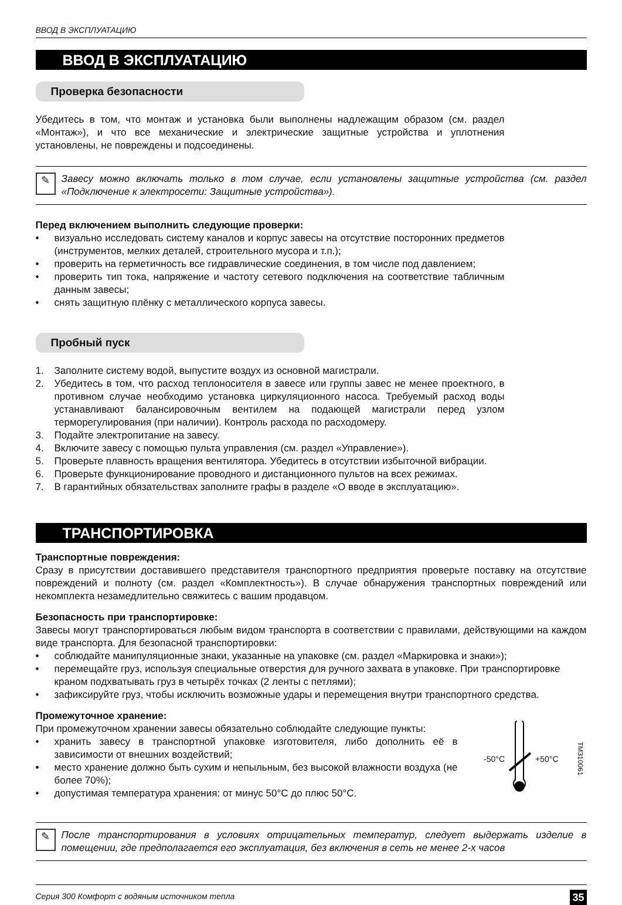ВВОД В ЭКСПЛУАТАЦИЮ
ВВОД В ЭКСПЛУАТАЦИЮ
Проверка безопасности
Убедитесь в том, что монтаж и установка были выполнены надлежащим образом (см. раздел «Монтаж»), и что все механические и электрические защитные устройства и уплотнения установлены, не повреждены и подсоединены.
✎
Завесу можно включать только в том случае, если установлены защитные устройства (см. раздел «Подключение к электросети: Защитные устройства»).
Перед включением выполнить следующие проверки:
• визуально исследовать систему каналов и корпус завесы на отсутствие посторонних предметов (инструментов, мелких деталей, строительного мусора и т.п.);
• проверить на герметичность все гидравлические соединения, в том числе под давлением;
• проверить тип тока, напряжение и частоту сетевого подключения на соответствие табличным данным завесы;
• снять защитную плёнку с металлического корпуса завесы.
Пробный пуск
1. Заполните систему водой, выпустите воздух из основной магистрали.
2. Убедитесь в том, что расход теплоносителя в завесе или группы завес не менее проектного, в противном случае необходимо установка циркуляционного насоса. Требуемый расход воды устанавливают балансировочным вентилем на подающей магистрали перед узлом терморегулирования (при наличии). Контроль расхода по расходомеру.
3. Подайте электропитание на завесу.
4. Включите завесу с помощью пульта управления (см. раздел «Управление»).
5. Проверьте плавность вращения вентилятора. Убедитесь в отсутствии избыточной вибрации.
6. Проверьте функционирование проводного и дистанционного пультов на всех режимах.
7. В гарантийных обязательствах заполните графы в разделе «О вводе в эксплуатацию».
ТРАНСПОРТИРОВКА
Транспортные повреждения:
Сразу в присутствии доставившего представителя транспортного предприятия проверьте поставку на отсутствие повреждений и полноту (см. раздел «Комплектность»). В случае обнаружения транспортных повреждений или некомплекта незамедлительно свяжитесь с вашим продавцом.
Безопасность при транспортировке:
Завесы могут транспортироваться любым видом транспорта в соответствии с правилами, действующими на каждом виде транспорта. Для безопасной транспортировки:
• соблюдайте манипуляционные знаки, указанные на упаковке (см. раздел «Маркировка и знаки»);
• перемещайте груз, используя специальные отверстия для ручного захвата в упаковке. При транспортировке краном подхватывать груз в четырёх точках (2 ленты с петлями);
• зафиксируйте груз, чтобы исключить возможные удары и перемещения внутри транспортного средства.
Промежуточное хранение:
При промежуточном хранении завесы обязательно соблюдайте следующие пункты:
• хранить завесу в транспортной упаковке изготовителя, либо дополнить её в зависимости от внешних воздействий;
• место хранение должно быть сухим и непыльным, без высокой влажности воздуха (не более 70%);
• допустимая температура хранения: от минус 50°C до плюс 50°C.
-50°C +50°C TM310061
✎
После транспортирования в условиях отрицательных температур, следует выдержать изделие в помещении, где предполагается его эксплуатация, без включения в сеть не менее 2-х часов
Серия 300 Комфорт с водяным источником тепла 35